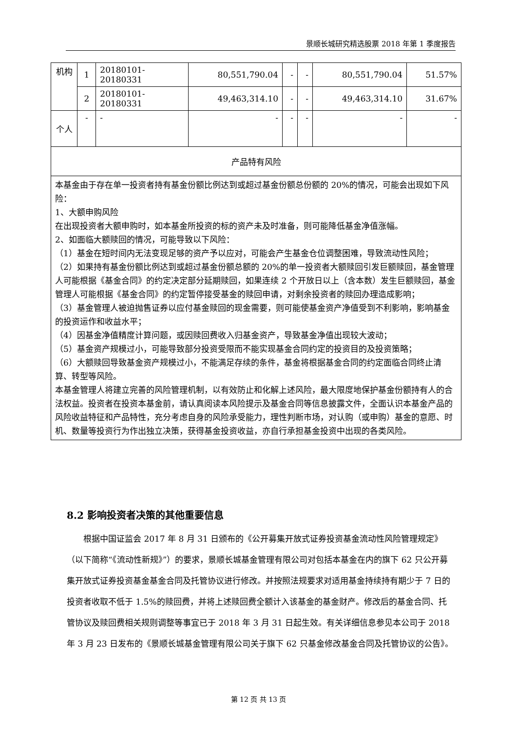景顺长城研究精选股票 2018 年第 1 季度报告
| 机构 | 1 | 20180101-20180331 | 80,551,790.04 | - | - | 80,551,790.04 | 51.57% |
| | 2 | 20180101-20180331 | 49,463,314.10 | - | - | 49,463,314.10 | 31.67% |
| 个人 | - | - | - | - | - | - | - |
| 产品特有风险 | | | | | | | |
| 本基金由于存在单一投资者持有基金份额比例达到或超过基金份额总份额的 20%的情况，可能会出现如下风险： 1、大额申购风险 在出现投资者大额申购时，如本基金所投资的标的资产未及时准备，则可能降低基金净值涨幅。 2、如面临大额赎回的情况，可能导致以下风险： （1）基金在短时间内无法变现足够的资产予以应对，可能会产生基金仓位调整困难，导致流动性风险； （2）如果持有基金份额比例达到或超过基金份额总额的 20%的单一投资者大额赎回引发巨额赎回，基金管理人可能根据《基金合同》的约定决定部分延期赎回，如果连续 2 个开放日以上（含本数）发生巨额赎回，基金管理人可能根据《基金合同》的约定暂停接受基金的赎回申请，对剩余投资者的赎回办理造成影响； （3）基金管理人被迫抛售证券以应付基金赎回的现金需要，则可能使基金资产净值受到不利影响，影响基金的投资运作和收益水平； （4）因基金净值精度计算问题，或因赎回费收入归基金资产，导致基金净值出现较大波动； （5）基金资产规模过小，可能导致部分投资受限而不能实现基金合同约定的投资目的及投资策略； （6）大额赎回导致基金资产规模过小，不能满足存续的条件，基金将根据基金合同的约定面临合同终止清算、转型等风险。 本基金管理人将建立完善的风险管理机制，以有效防止和化解上述风险，最大限度地保护基金份额持有人的合法权益。投资者在投资本基金前，请认真阅读本风险提示及基金合同等信息披露文件，全面认识本基金产品的风险收益特征和产品特性，充分考虑自身的风险承受能力，理性判断市场，对认购（或申购）基金的意愿、时机、数量等投资行为作出独立决策，获得基金投资收益，亦自行承担基金投资中出现的各类风险。 | | | | | | | |
8.2 影响投资者决策的其他重要信息
根据中国证监会 2017 年 8 月 31 日颁布的《公开募集开放式证券投资基金流动性风险管理规定》（以下简称“《流动性新规》”）的要求，景顺长城基金管理有限公司对包括本基金在内的旗下 62 只公开募集开放式证券投资基金基金合同及托管协议进行修改。并按照法规要求对适用基金持续持有期少于 7 日的投资者收取不低于 1.5%的赎回费，并将上述赎回费全额计入该基金的基金财产。修改后的基金合同、托管协议及赎回费相关规则调整等事宜已于 2018 年 3 月 31 日起生效。有关详细信息参见本公司于 2018 年 3 月 23 日发布的《景顺长城基金管理有限公司关于旗下 62 只基金修改基金合同及托管协议的公告》。
第 12 页 共 13 页